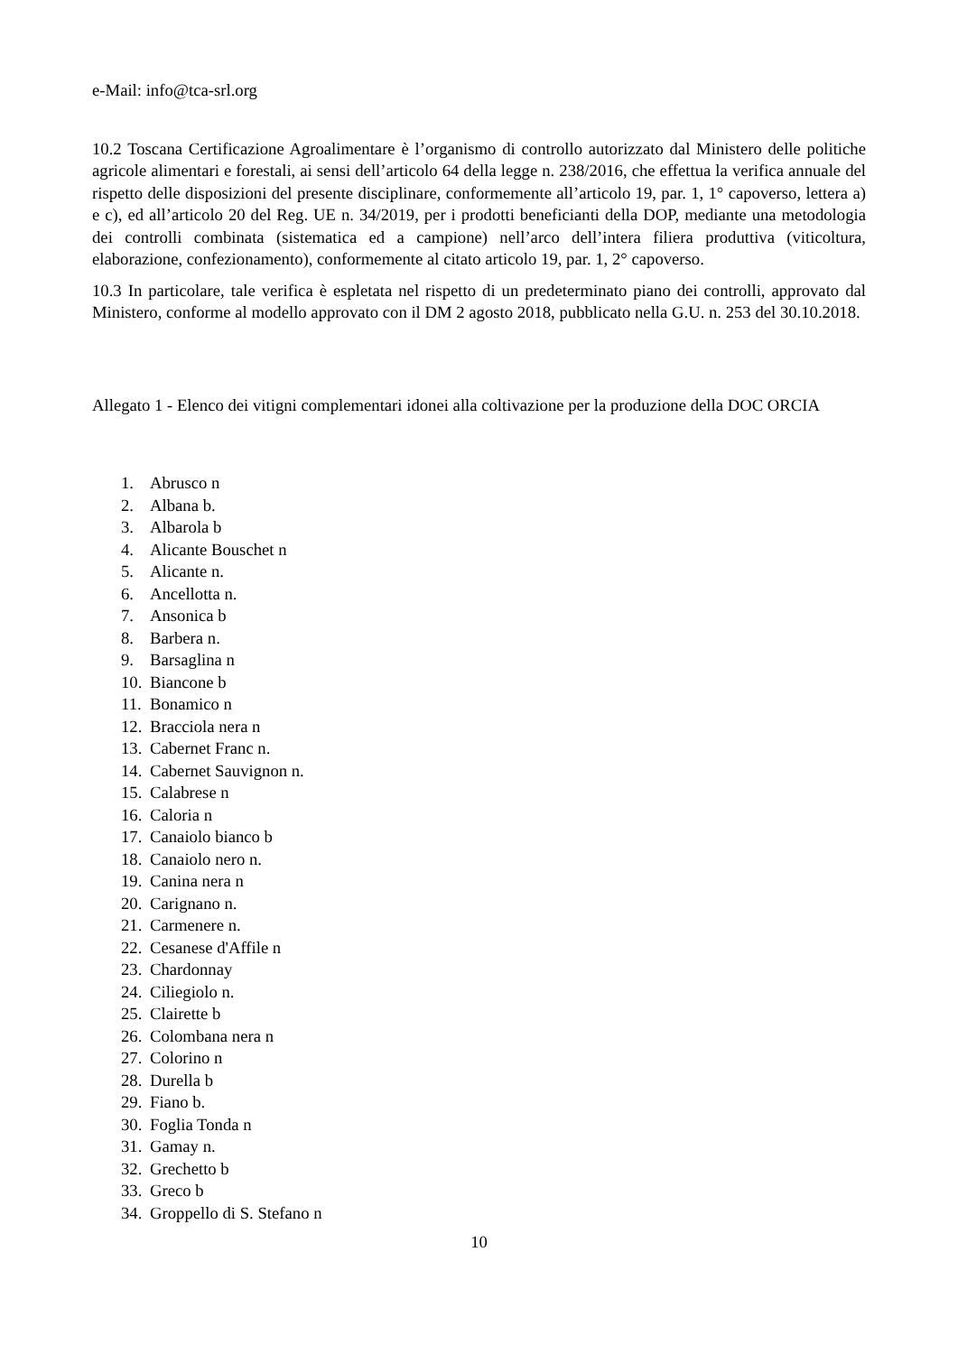e-Mail: info@tca-srl.org
10.2 Toscana Certificazione Agroalimentare è l’organismo di controllo autorizzato dal Ministero delle politiche agricole alimentari e forestali, ai sensi dell’articolo 64 della legge n. 238/2016, che effettua la verifica annuale del rispetto delle disposizioni del presente disciplinare, conformemente all’articolo 19, par. 1, 1° capoverso, lettera a) e c), ed all’articolo 20 del Reg. UE n. 34/2019, per i prodotti beneficianti della DOP, mediante una metodologia dei controlli combinata (sistematica ed a campione) nell’arco dell’intera filiera produttiva (viticoltura, elaborazione, confezionamento), conformemente al citato articolo 19, par. 1, 2° capoverso.
10.3 In particolare, tale verifica è espletata nel rispetto di un predeterminato piano dei controlli, approvato dal Ministero, conforme al modello approvato con il DM 2 agosto 2018, pubblicato nella G.U. n. 253 del 30.10.2018.
Allegato 1 - Elenco dei vitigni complementari idonei alla coltivazione per la produzione della DOC ORCIA
1. Abrusco n
2. Albana b.
3. Albarola b
4. Alicante Bouschet n
5. Alicante n.
6. Ancellotta n.
7. Ansonica b
8. Barbera n.
9. Barsaglina n
10. Biancone b
11. Bonamico n
12. Bracciola nera n
13. Cabernet Franc n.
14. Cabernet Sauvignon n.
15. Calabrese n
16. Caloria n
17. Canaiolo bianco b
18. Canaiolo nero n.
19. Canina nera n
20. Carignano n.
21. Carmenere n.
22. Cesanese d'Affile n
23. Chardonnay
24. Ciliegiolo n.
25. Clairette b
26. Colombana nera n
27. Colorino n
28. Durella b
29. Fiano b.
30. Foglia Tonda n
31. Gamay n.
32. Grechetto b
33. Greco b
34. Groppello di S. Stefano n
10